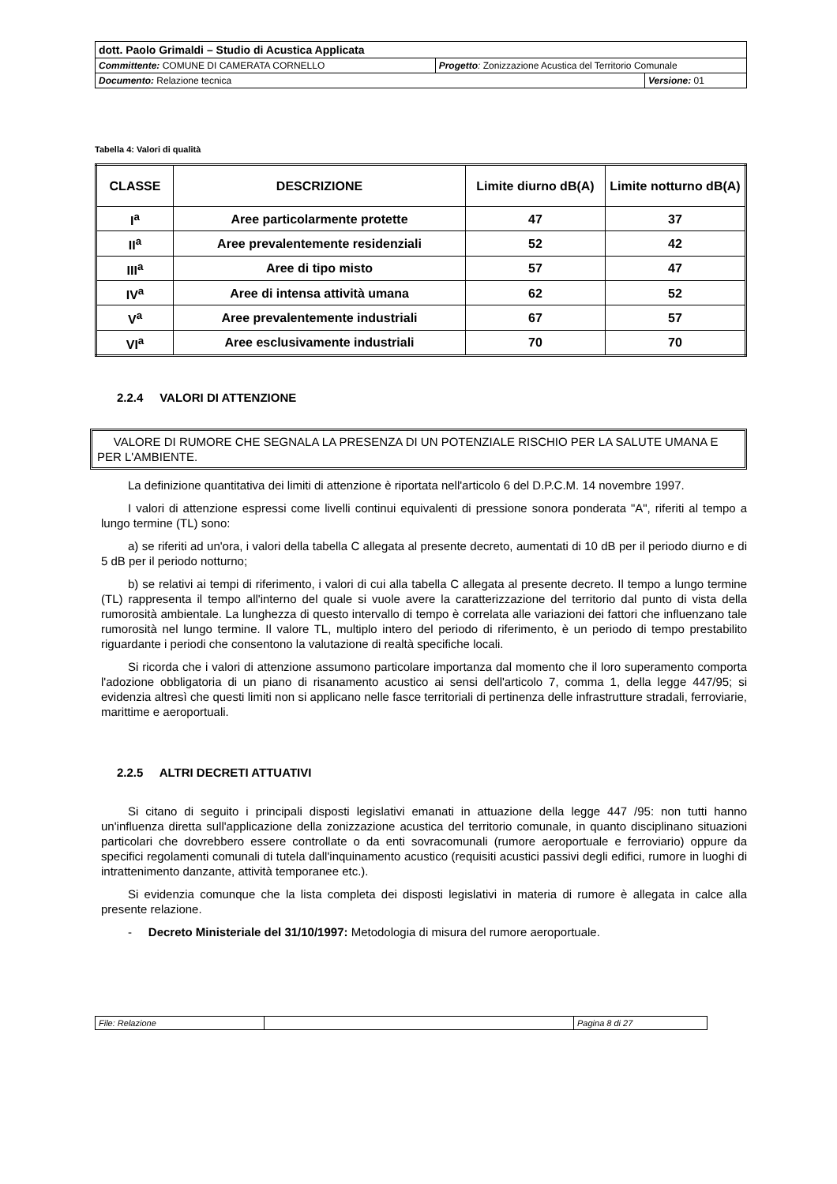| dott. Paolo Grimaldi – Studio di Acustica Applicata | | |
| Committente: COMUNE DI CAMERATA CORNELLO | Progetto : Zonizzazione Acustica del Territorio Comunale | |
| Documento: Relazione tecnica | | Versione: 01 |
Tabella 4: Valori di qualità
| CLASSE | DESCRIZIONE | Limite diurno dB(A) | Limite notturno dB(A) |
| --- | --- | --- | --- |
| I<sup>a</sup> | Aree particolarmente protette | 47 | 37 |
| II<sup>a</sup> | Aree prevalentemente residenziali | 52 | 42 |
| III<sup>a</sup> | Aree di tipo misto | 57 | 47 |
| IV<sup>a</sup> | Aree di intensa attività umana | 62 | 52 |
| V<sup>a</sup> | Aree prevalentemente industriali | 67 | 57 |
| VI<sup>a</sup> | Aree esclusivamente industriali | 70 | 70 |
2.2.4 VALORI DI ATTENZIONE
VALORE DI RUMORE CHE SEGNALA LA PRESENZA DI UN POTENZIALE RISCHIO PER LA SALUTE UMANA E PER L'AMBIENTE.
La definizione quantitativa dei limiti di attenzione è riportata nell'articolo 6 del D.P.C.M. 14 novembre 1997.
I valori di attenzione espressi come livelli continui equivalenti di pressione sonora ponderata "A", riferiti al tempo a lungo termine (TL) sono:
a) se riferiti ad un'ora, i valori della tabella C allegata al presente decreto, aumentati di 10 dB per il periodo diurno e di 5 dB per il periodo notturno;
b) se relativi ai tempi di riferimento, i valori di cui alla tabella C allegata al presente decreto. Il tempo a lungo termine (TL) rappresenta il tempo all'interno del quale si vuole avere la caratterizzazione del territorio dal punto di vista della rumorosità ambientale. La lunghezza di questo intervallo di tempo è correlata alle variazioni dei fattori che influenzano tale rumorosità nel lungo termine. Il valore TL, multiplo intero del periodo di riferimento, è un periodo di tempo prestabilito riguardante i periodi che consentono la valutazione di realtà specifiche locali.
Si ricorda che i valori di attenzione assumono particolare importanza dal momento che il loro superamento comporta l'adozione obbligatoria di un piano di risanamento acustico ai sensi dell'articolo 7, comma 1, della legge 447/95; si evidenzia altresì che questi limiti non si applicano nelle fasce territoriali di pertinenza delle infrastrutture stradali, ferroviarie, marittime e aeroportuali.
2.2.5 ALTRI DECRETI ATTUATIVI
Si citano di seguito i principali disposti legislativi emanati in attuazione della legge 447 /95: non tutti hanno un'influenza diretta sull'applicazione della zonizzazione acustica del territorio comunale, in quanto disciplinano situazioni particolari che dovrebbero essere controllate o da enti sovracomunali (rumore aeroportuale e ferroviario) oppure da specifici regolamenti comunali di tutela dall'inquinamento acustico (requisiti acustici passivi degli edifici, rumore in luoghi di intrattenimento danzante, attività temporanee etc.).
Si evidenzia comunque che la lista completa dei disposti legislativi in materia di rumore è allegata in calce alla presente relazione.
- Decreto Ministeriale del 31/10/1997: Metodologia di misura del rumore aeroportuale.
| File: Relazione | | Pagina 8 di 27 |